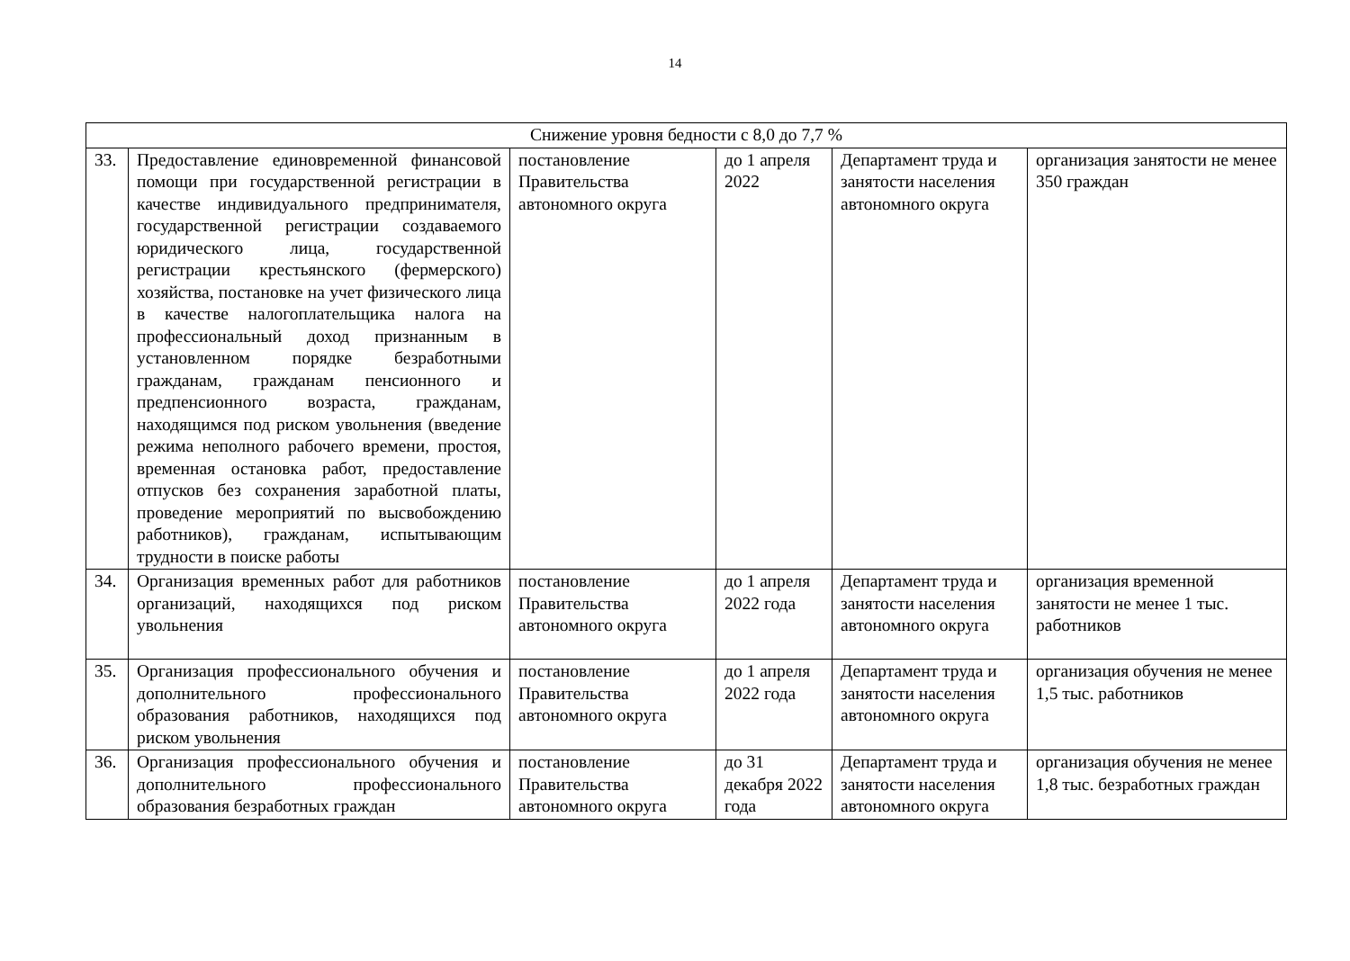14
| Снижение уровня бедности с 8,0 до 7,7 % | | | | | |
| --- | --- | --- | --- | --- | --- |
| 33. | Предоставление единовременной финансовой помощи при государственной регистрации в качестве индивидуального предпринимателя, государственной регистрации создаваемого юридического лица, государственной регистрации крестьянского (фермерского) хозяйства, постановке на учет физического лица в качестве налогоплательщика налога на профессиональный доход признанным в установленном порядке безработными гражданам, гражданам пенсионного и предпенсионного возраста, гражданам, находящимся под риском увольнения (введение режима неполного рабочего времени, простоя, временная остановка работ, предоставление отпусков без сохранения заработной платы, проведение мероприятий по высвобождению работников), гражданам, испытывающим трудности в поиске работы | постановление Правительства автономного округа | до 1 апреля 2022 | Департамент труда и занятости населения автономного округа | организация занятости не менее 350 граждан |
| 34. | Организация временных работ для работников организаций, находящихся под риском увольнения | постановление Правительства автономного округа | до 1 апреля 2022 года | Департамент труда и занятости населения автономного округа | организация временной занятости не менее 1 тыс. работников |
| 35. | Организация профессионального обучения и дополнительного профессионального образования работников, находящихся под риском увольнения | постановление Правительства автономного округа | до 1 апреля 2022 года | Департамент труда и занятости населения автономного округа | организация обучения не менее 1,5 тыс. работников |
| 36. | Организация профессионального обучения и дополнительного профессионального образования безработных граждан | постановление Правительства автономного округа | до 31 декабря 2022 года | Департамент труда и занятости населения автономного округа | организация обучения не менее 1,8 тыс. безработных граждан |